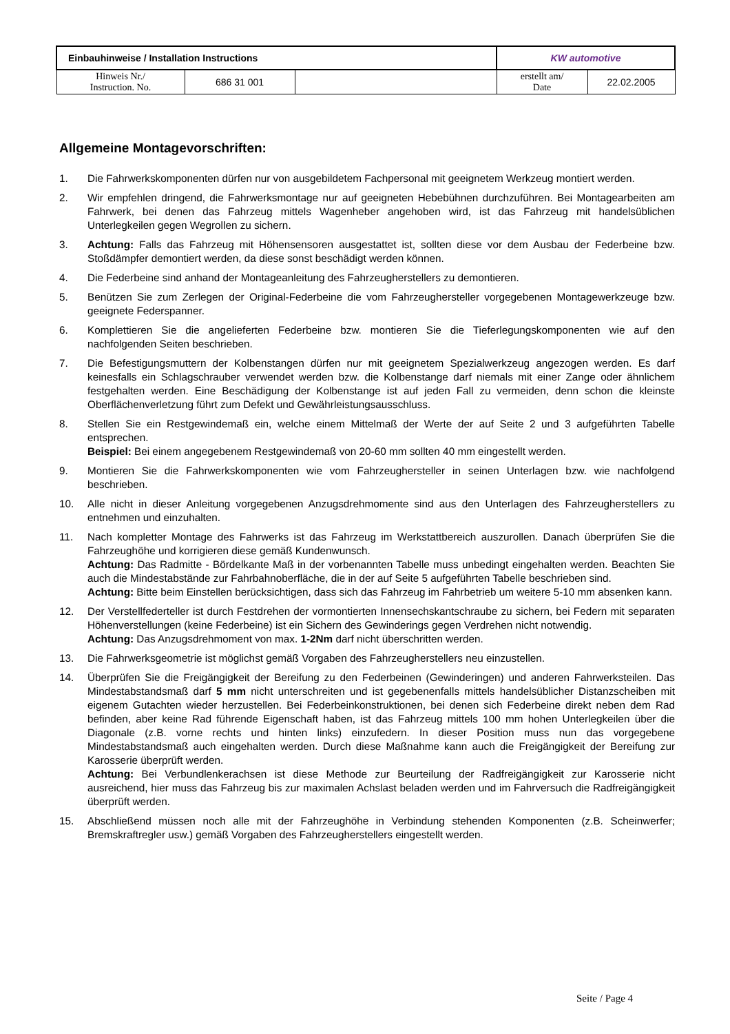| Einbauhinweise / Installation Instructions | | | KW automotive | |
| Hinweis Nr./ Instruction. No. | 686 31 001 | | erstellt am/ Date | 22.02.2005 |
Allgemeine Montagevorschriften:
1. Die Fahrwerkskomponenten dürfen nur von ausgebildetem Fachpersonal mit geeignetem Werkzeug montiert werden.
2. Wir empfehlen dringend, die Fahrwerksmontage nur auf geeigneten Hebebühnen durchzuführen. Bei Montagearbeiten am Fahrwerk, bei denen das Fahrzeug mittels Wagenheber angehoben wird, ist das Fahrzeug mit handelsüblichen Unterlegkeilen gegen Wegrollen zu sichern.
3. Achtung: Falls das Fahrzeug mit Höhensensoren ausgestattet ist, sollten diese vor dem Ausbau der Federbeine bzw. Stoßdämpfer demontiert werden, da diese sonst beschädigt werden können.
4. Die Federbeine sind anhand der Montageanleitung des Fahrzeugherstellers zu demontieren.
5. Benützen Sie zum Zerlegen der Original-Federbeine die vom Fahrzeughersteller vorgegebenen Montagewerkzeuge bzw. geeignete Federspanner.
6. Komplettieren Sie die angelieferten Federbeine bzw. montieren Sie die Tieferlegungskomponenten wie auf den nachfolgenden Seiten beschrieben.
7. Die Befestigungsmuttern der Kolbenstangen dürfen nur mit geeignetem Spezialwerkzeug angezogen werden. Es darf keinesfalls ein Schlagschrauber verwendet werden bzw. die Kolbenstange darf niemals mit einer Zange oder ähnlichem festgehalten werden. Eine Beschädigung der Kolbenstange ist auf jeden Fall zu vermeiden, denn schon die kleinste Oberflächenverletzung führt zum Defekt und Gewährleistungsausschluss.
8. Stellen Sie ein Restgewindemaß ein, welche einem Mittelmaß der Werte der auf Seite 2 und 3 aufgeführten Tabelle entsprechen.
Beispiel: Bei einem angegebenem Restgewindemaß von 20-60 mm sollten 40 mm eingestellt werden.
9. Montieren Sie die Fahrwerkskomponenten wie vom Fahrzeughersteller in seinen Unterlagen bzw. wie nachfolgend beschrieben.
10. Alle nicht in dieser Anleitung vorgegebenen Anzugsdrehmomente sind aus den Unterlagen des Fahrzeugherstellers zu entnehmen und einzuhalten.
11. Nach kompletter Montage des Fahrwerks ist das Fahrzeug im Werkstattbereich auszurollen. Danach überprüfen Sie die Fahrzeughöhe und korrigieren diese gemäß Kundenwunsch.
Achtung: Das Radmitte - Bördelkante Maß in der vorbenannten Tabelle muss unbedingt eingehalten werden. Beachten Sie auch die Mindestabstände zur Fahrbahnoberfläche, die in der auf Seite 5 aufgeführten Tabelle beschrieben sind.
Achtung: Bitte beim Einstellen berücksichtigen, dass sich das Fahrzeug im Fahrbetrieb um weitere 5-10 mm absenken kann.
12. Der Verstellfederteller ist durch Festdrehen der vormontierten Innensechskantschraube zu sichern, bei Federn mit separaten Höhenverstellungen (keine Federbeine) ist ein Sichern des Gewinderings gegen Verdrehen nicht notwendig.
Achtung: Das Anzugsdrehmoment von max. 1-2Nm darf nicht überschritten werden.
13. Die Fahrwerksgeometrie ist möglichst gemäß Vorgaben des Fahrzeugherstellers neu einzustellen.
14. Überprüfen Sie die Freigängigkeit der Bereifung zu den Federbeinen (Gewinderingen) und anderen Fahrwerksteilen. Das Mindestabstandsmaß darf 5 mm nicht unterschreiten und ist gegebenenfalls mittels handelsüblicher Distanzscheiben mit eigenem Gutachten wieder herzustellen. Bei Federbeinkonstruktionen, bei denen sich Federbeine direkt neben dem Rad befinden, aber keine Rad führende Eigenschaft haben, ist das Fahrzeug mittels 100 mm hohen Unterlegkeilen über die Diagonale (z.B. vorne rechts und hinten links) einzufedern. In dieser Position muss nun das vorgegebene Mindestabstandsmaß auch eingehalten werden. Durch diese Maßnahme kann auch die Freigängigkeit der Bereifung zur Karosserie überprüft werden.
Achtung: Bei Verbundlenkerachsen ist diese Methode zur Beurteilung der Radfreigängigkeit zur Karosserie nicht ausreichend, hier muss das Fahrzeug bis zur maximalen Achslast beladen werden und im Fahrversuch die Radfreigängigkeit überprüft werden.
15. Abschließend müssen noch alle mit der Fahrzeughöhe in Verbindung stehenden Komponenten (z.B. Scheinwerfer; Bremskraftregler usw.) gemäß Vorgaben des Fahrzeugherstellers eingestellt werden.
Seite / Page 4